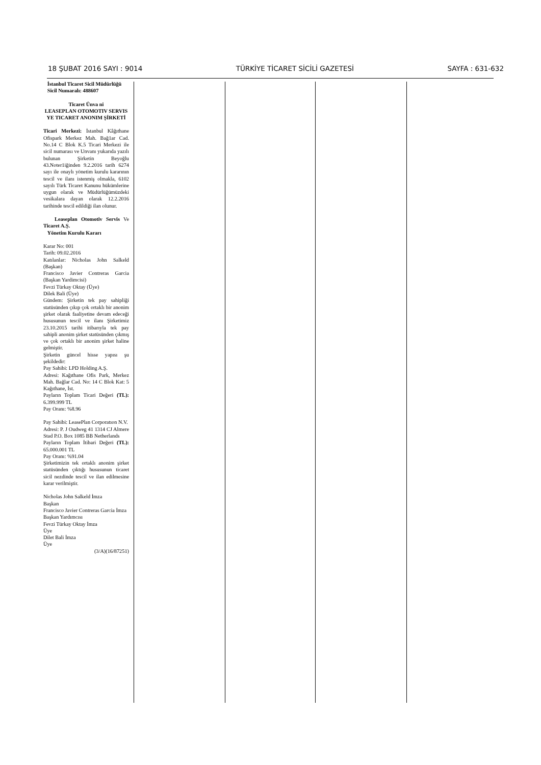18 ŞUBAT 2016 SAYI : 9014 TÜRKİYE TİCARET SİCİLİ GAZETESİ SAYFA : 631-632
İstanbul Ticaret Sicil Müdürlüğü
Sicil Numaralı: 488607
Ticaret Ünva ni
LEASEPLAN OTOMOTIV SERVIS YE TICARET ANONIM ŞİRKETİ
Ticari Merkezi: İstanbul Kâğıthane Ofispark Merkez Mah. Bağ1ar Cad. No.14 C Blok K.5 Ticari Merkezi ile sicil numarası ve Unvanı yukarıda yazılı bulunan Şirketin Beyoğlu 43.Noter1iğinden 9.2.2016 tarih 6274 sayı ile onaylı yönetim kurulu kararının tescil ve ilanı istenmiş olmakla, 6102 sayılı Türk Ticaret Kanunu hükümlerine uygun olarak ve Müdürlüğümüzdeki vesikalara dayan olarak 12.2.2016 tarihinde tescil edildiği ilan olunur.
Leaseplan Otomotiv Servis Ve Ticaret A.Ş.
Yönetim Kurulu Kararı
Karar No: 001
Tarih: 09.02.2016
Katılanlar: Nicholas John Salkeld (Başkan)
Francisco Javier Contreras Garcia (Başkan Yardimcisi)
Fevzi Türkay Oktay (Üye)
Dilek Bali (Üye)
Gündem: Şirketin tek pay sahipliği statüsünden çıkıp çok ortaklı bir anonim şirket olarak faaliyetine devam edeceği hususunun tescil ve ilanı Şirketimiz 23.10.2015 tarihi itibarıyla tek pay sahipli anonim şirket statüsünden çıkmış ve çok ortaklı bir anonim şirket haline gelmiştir.
Şirketin güncel hisse yapısı şu şekildedir:
Pay Sahibi: LPD Holding A.Ş.
Adresi: Kağıthane Ofis Park, Merkez Mah. Bağlar Cad. No: 14 C Blok Kat: 5 Kağıthane, İst.
Payların Toplam Ticari Değeri (TL): 6.399.999 TL
Pay Oranı: %8.96
Pay Sahibi: LeasePlan Corporatıon N.V.
Adresi: P. J Oudweg 41 1314 CJ Almere Stad P.O. Box 1085 BB Netherlands
Payların Toplam İtibari Değeri (TL): 65.000.001 TL
Pay Oranı: %91.04
Şirketimizin tek ortaklı anonim şirket statüsünden çıktığı hususunun ticaret sicil nezdinde tescil ve ilan edilmesine karar verilmiştir.
Nicholas John Salkeld İmza
Başkan
Francisco Javier Contreras Garcia İmza
Başkan Yardımcısı
Fevzi Türkay Oktay İmza
Üye
Dilet Bali İmza
Üye
(3/A)(16/87251)